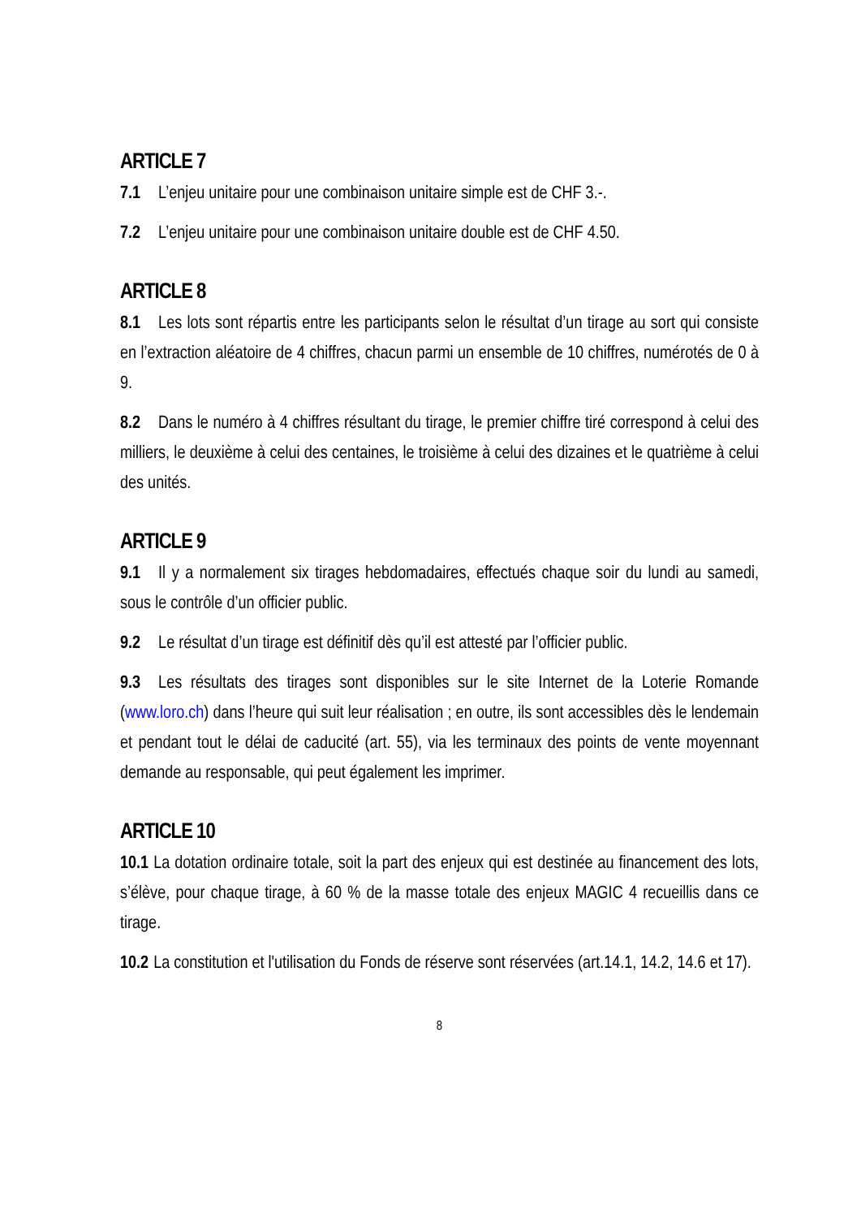ARTICLE 7
7.1 L’enjeu unitaire pour une combinaison unitaire simple est de CHF 3.-.
7.2 L’enjeu unitaire pour une combinaison unitaire double est de CHF 4.50.
ARTICLE 8
8.1 Les lots sont répartis entre les participants selon le résultat d’un tirage au sort qui consiste en l’extraction aléatoire de 4 chiffres, chacun parmi un ensemble de 10 chiffres, numérotés de 0 à 9.
8.2 Dans le numéro à 4 chiffres résultant du tirage, le premier chiffre tiré correspond à celui des milliers, le deuxième à celui des centaines, le troisième à celui des dizaines et le quatrième à celui des unités.
ARTICLE 9
9.1 Il y a normalement six tirages hebdomadaires, effectués chaque soir du lundi au samedi, sous le contrôle d’un officier public.
9.2 Le résultat d’un tirage est définitif dès qu’il est attesté par l’officier public.
9.3 Les résultats des tirages sont disponibles sur le site Internet de la Loterie Romande (www.loro.ch) dans l’heure qui suit leur réalisation ; en outre, ils sont accessibles dès le lendemain et pendant tout le délai de caducité (art. 55), via les terminaux des points de vente moyennant demande au responsable, qui peut également les imprimer.
ARTICLE 10
10.1 La dotation ordinaire totale, soit la part des enjeux qui est destinée au financement des lots, s’élève, pour chaque tirage, à 60 % de la masse totale des enjeux MAGIC 4 recueillis dans ce tirage.
10.2 La constitution et l'utilisation du Fonds de réserve sont réservées (art.14.1, 14.2, 14.6 et 17).
8